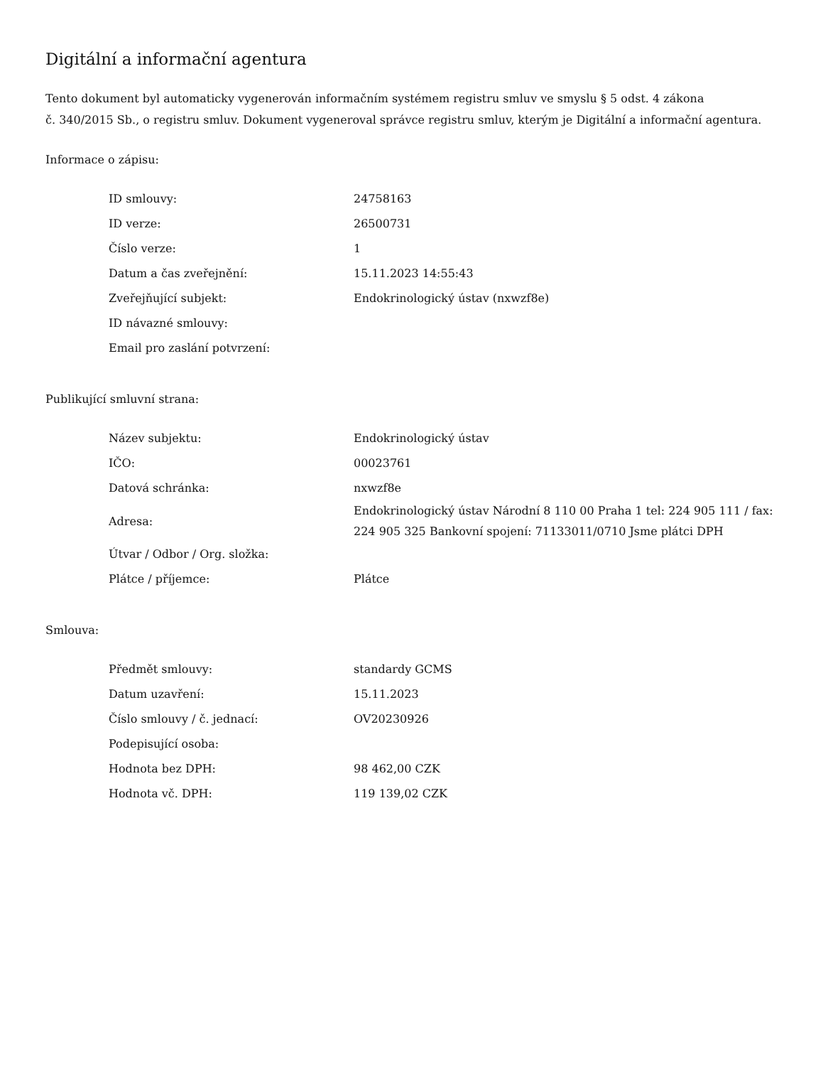Digitální a informační agentura
Tento dokument byl automaticky vygenerován informačním systémem registru smluv ve smyslu § 5 odst. 4 zákona
č. 340/2015 Sb., o registru smluv. Dokument vygeneroval správce registru smluv, kterým je Digitální a informační agentura.
Informace o zápisu:
| ID smlouvy: | 24758163 |
| ID verze: | 26500731 |
| Číslo verze: | 1 |
| Datum a čas zveřejnění: | 15.11.2023 14:55:43 |
| Zveřejňující subjekt: | Endokrinologický ústav (nxwzf8e) |
| ID návazné smlouvy: | |
| Email pro zaslání potvrzení: | |
Publikující smluvní strana:
| Název subjektu: | Endokrinologický ústav |
| IČO: | 00023761 |
| Datová schránka: | nxwzf8e |
| Adresa: | Endokrinologický ústav Národní 8 110 00 Praha 1 tel: 224 905 111 / fax: 224 905 325 Bankovní spojení: 71133011/0710 Jsme plátci DPH |
| Útvar / Odbor / Org. složka: | |
| Plátce / příjemce: | Plátce |
Smlouva:
| Předmět smlouvy: | standardy GCMS |
| Datum uzavření: | 15.11.2023 |
| Číslo smlouvy / č. jednací: | OV20230926 |
| Podepisující osoba: | |
| Hodnota bez DPH: | 98 462,00 CZK |
| Hodnota vč. DPH: | 119 139,02 CZK |